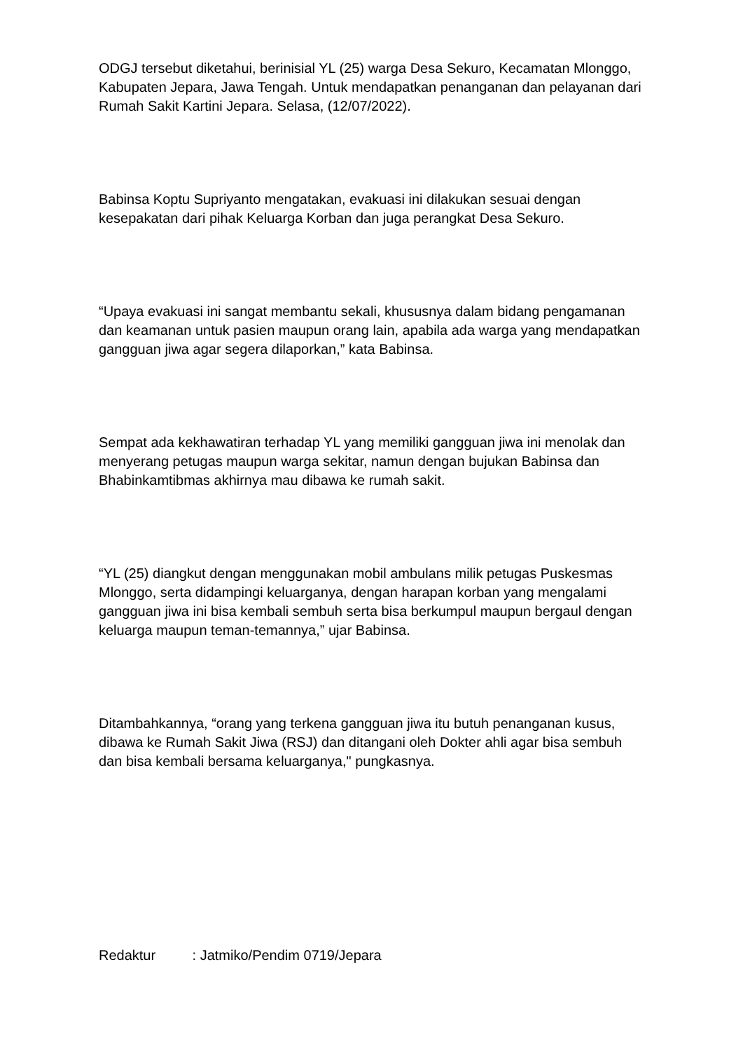ODGJ tersebut diketahui, berinisial YL (25) warga Desa Sekuro, Kecamatan Mlonggo, Kabupaten Jepara, Jawa Tengah. Untuk mendapatkan penanganan dan pelayanan dari Rumah Sakit Kartini Jepara. Selasa, (12/07/2022).
Babinsa Koptu Supriyanto mengatakan, evakuasi ini dilakukan sesuai dengan kesepakatan dari pihak Keluarga Korban dan juga perangkat Desa Sekuro.
“Upaya evakuasi ini sangat membantu sekali, khususnya dalam bidang pengamanan dan keamanan untuk pasien maupun orang lain, apabila ada warga yang mendapatkan gangguan jiwa agar segera dilaporkan,” kata Babinsa.
Sempat ada kekhawatiran terhadap YL yang memiliki gangguan jiwa ini menolak dan menyerang petugas maupun warga sekitar, namun dengan bujukan Babinsa dan Bhabinkamtibmas akhirnya mau dibawa ke rumah sakit.
“YL (25) diangkut dengan menggunakan mobil ambulans milik petugas Puskesmas Mlonggo, serta didampingi keluarganya, dengan harapan korban yang mengalami gangguan jiwa ini bisa kembali sembuh serta bisa berkumpul maupun bergaul dengan keluarga maupun teman-temannya,” ujar Babinsa.
Ditambahkannya, “orang yang terkena gangguan jiwa itu butuh penanganan kusus, dibawa ke Rumah Sakit Jiwa (RSJ) dan ditangani oleh Dokter ahli agar bisa sembuh dan bisa kembali bersama keluarganya," pungkasnya.
Redaktur : Jatmiko/Pendim 0719/Jepara